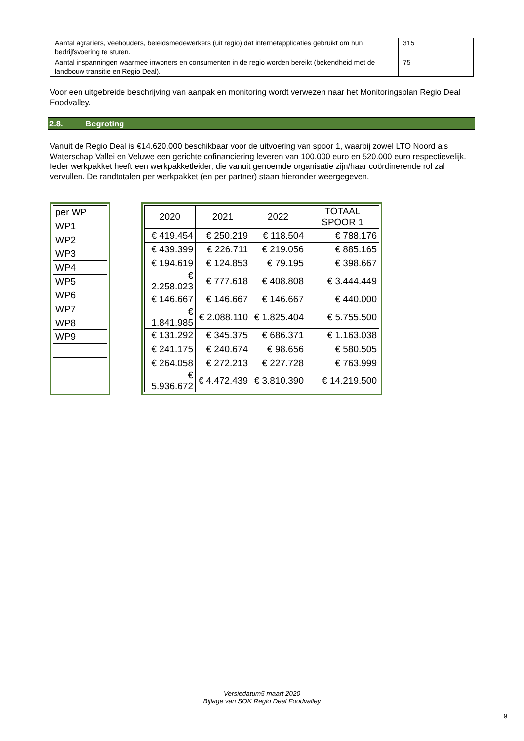| Aantal agrariërs, veehouders, beleidsmedewerkers (uit regio) dat internetapplicaties gebruikt om hun bedrijfsvoering te sturen. | 315 |
| Aantal inspanningen waarmee inwoners en consumenten in de regio worden bereikt (bekendheid met de landbouw transitie en Regio Deal). | 75 |
Voor een uitgebreide beschrijving van aanpak en monitoring wordt verwezen naar het Monitoringsplan Regio Deal Foodvalley.
2.8. Begroting
Vanuit de Regio Deal is €14.620.000 beschikbaar voor de uitvoering van spoor 1, waarbij zowel LTO Noord als Waterschap Vallei en Veluwe een gerichte cofinanciering leveren van 100.000 euro en 520.000 euro respectievelijk. Ieder werkpakket heeft een werkpakketleider, die vanuit genoemde organisatie zijn/haar coördinerende rol zal vervullen. De randtotalen per werkpakket (en per partner) staan hieronder weergegeven.
| per WP |
| WP1 |
| WP2 |
| WP3 |
| WP4 |
| WP5 |
| WP6 |
| WP7 |
| WP8 |
| WP9 |
| 2020 | 2021 | 2022 | TOTAAL SPOOR 1 |
| --- | --- | --- | --- |
| € 419.454 | € 250.219 | € 118.504 | € 788.176 |
| € 439.399 | € 226.711 | € 219.056 | € 885.165 |
| € 194.619 | € 124.853 | € 79.195 | € 398.667 |
| € 2.258.023 | € 777.618 | € 408.808 | € 3.444.449 |
| € 146.667 | € 146.667 | € 146.667 | € 440.000 |
| € 1.841.985 | € 2.088.110 | € 1.825.404 | € 5.755.500 |
| € 131.292 | € 345.375 | € 686.371 | € 1.163.038 |
| € 241.175 | € 240.674 | € 98.656 | € 580.505 |
| € 264.058 | € 272.213 | € 227.728 | € 763.999 |
| € 5.936.672 | € 4.472.439 | € 3.810.390 | € 14.219.500 |
Versiedatum5 maart 2020
Bijlage van SOK Regio Deal Foodvalley
9